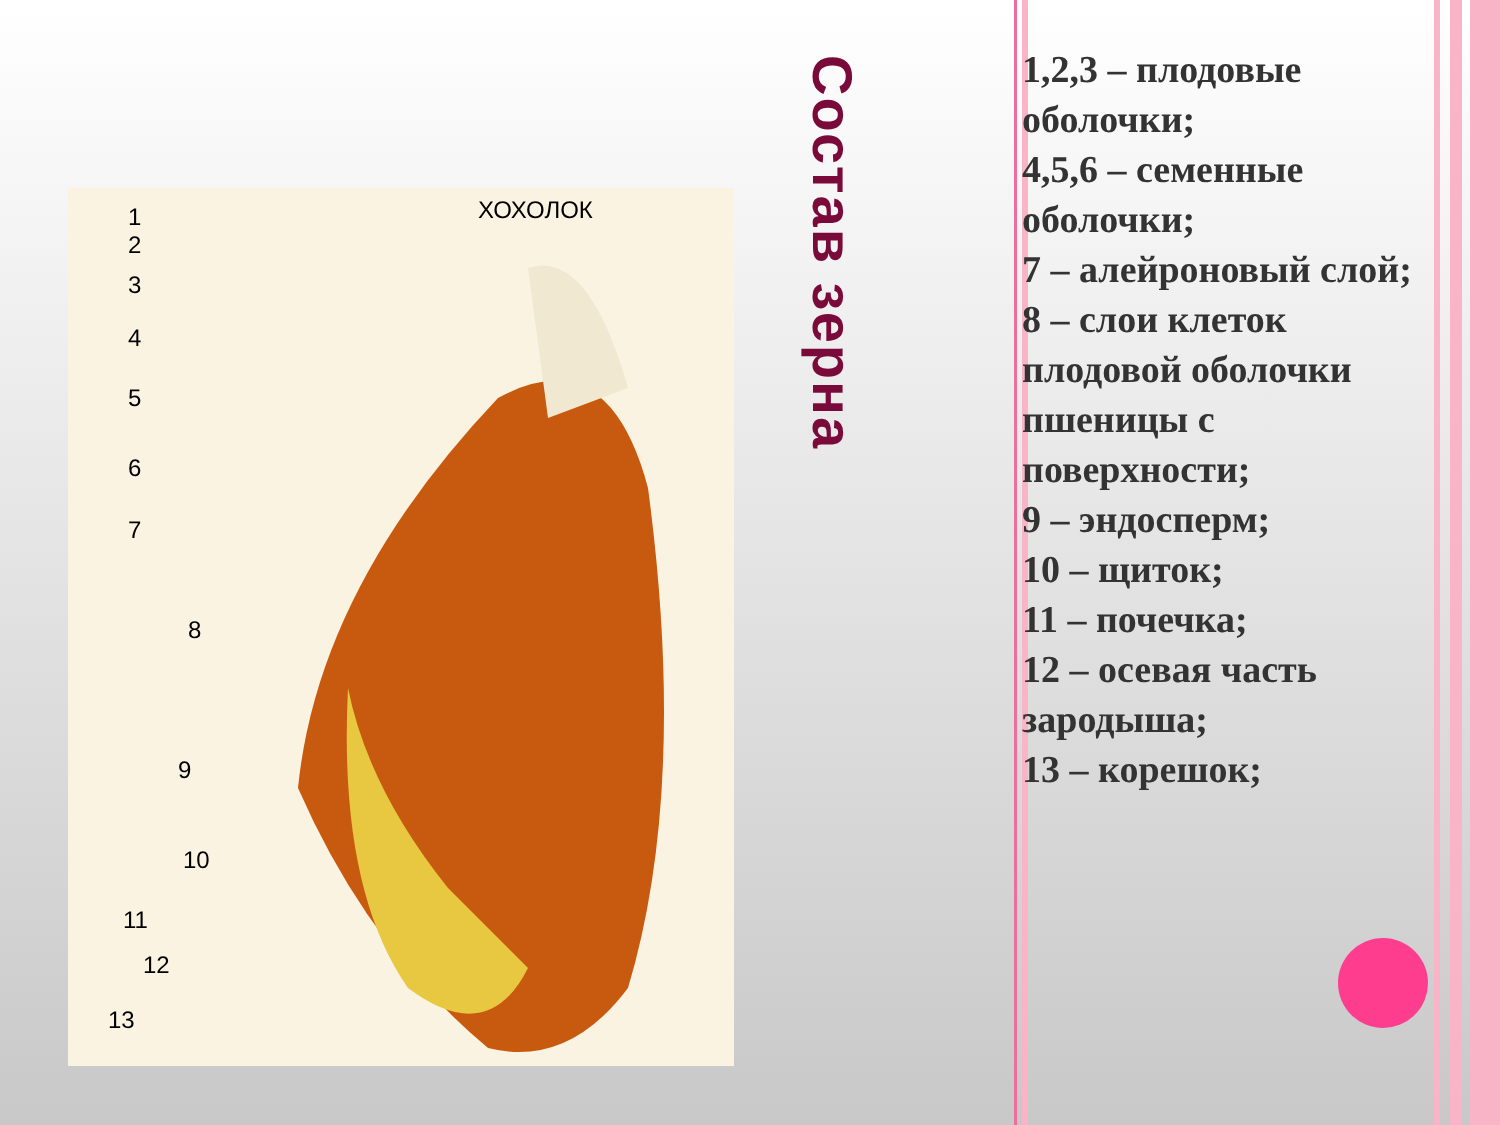ХОХОЛОК
1
2
3
4
5
6
7
8
9
10
11
12
13
Состав зерна
1,2,3 – плодовые оболочки;
4,5,6 – семенные оболочки;
7 – алейроновый слой;
8 – слои клеток плодовой оболочки пшеницы с поверхности;
9 – эндосперм;
10 – щиток;
11 – почечка;
12 – осевая часть зародыша;
13 – корешок;